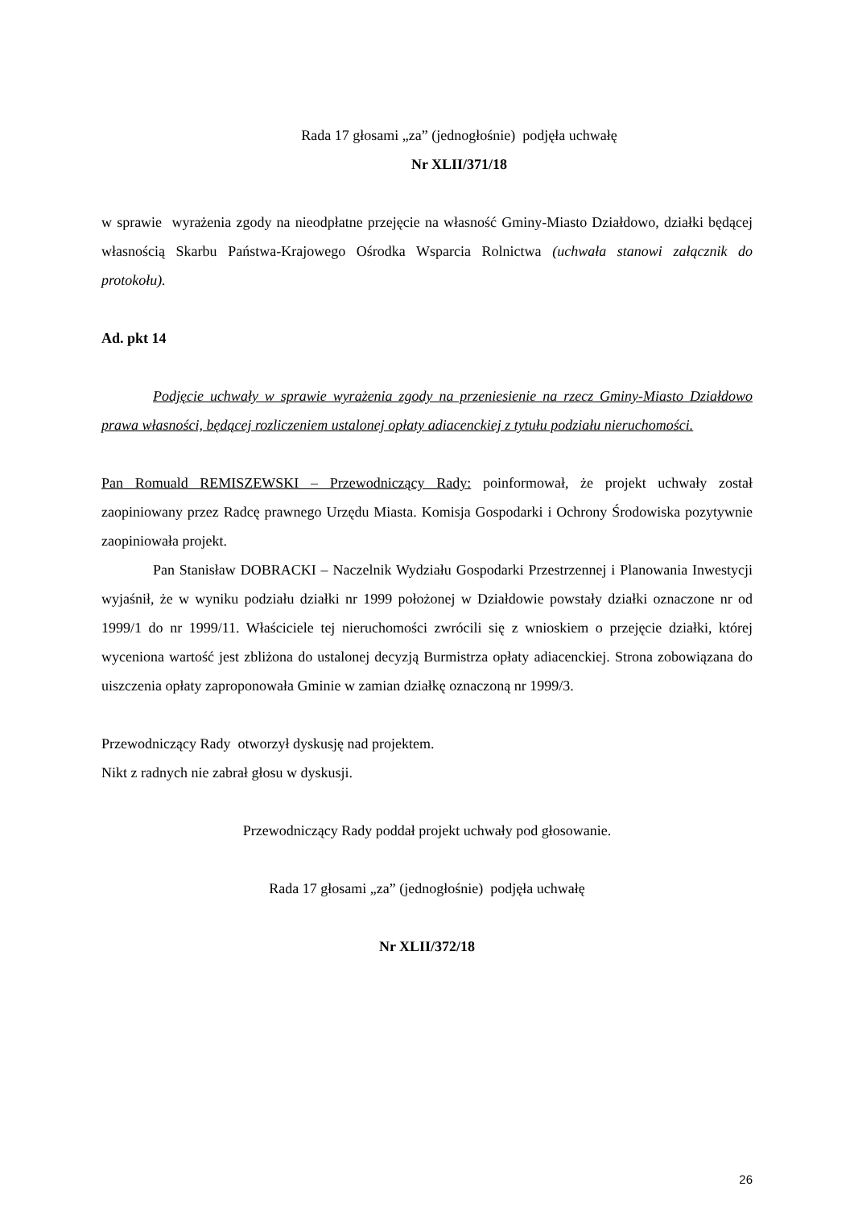Rada 17 głosami „za” (jednogłośnie) podjęła uchwałę
Nr XLII/371/18
w sprawie wyrażenia zgody na nieodpłatne przejęcie na własność Gminy-Miasto Działdowo, działki będącej własnością Skarbu Państwa-Krajowego Ośrodka Wsparcia Rolnictwa (uchwała stanowi załącznik do protokołu).
Ad. pkt 14
Podjęcie uchwały w sprawie wyrażenia zgody na przeniesienie na rzecz Gminy-Miasto Działdowo prawa własności, będącej rozliczeniem ustalonej opłaty adiacenckiej z tytułu podziału nieruchomości.
Pan Romuald REMISZEWSKI – Przewodniczący Rady: poinformował, że projekt uchwały został zaopiniowany przez Radcę prawnego Urzędu Miasta. Komisja Gospodarki i Ochrony Środowiska pozytywnie zaopiniowała projekt.
Pan Stanisław DOBRACKI – Naczelnik Wydziału Gospodarki Przestrzennej i Planowania Inwestycji wyjaśnił, że w wyniku podziału działki nr 1999 położonej w Działdowie powstały działki oznaczone nr od 1999/1 do nr 1999/11. Właściciele tej nieruchomości zwrócili się z wnioskiem o przejęcie działki, której wyceniona wartość jest zbliżona do ustalonej decyzją Burmistrza opłaty adiacenckiej. Strona zobowiązana do uiszczenia opłaty zaproponowała Gminie w zamian działkę oznaczoną nr 1999/3.
Przewodniczący Rady otworzył dyskusję nad projektem.
Nikt z radnych nie zabrał głosu w dyskusji.
Przewodniczący Rady poddał projekt uchwały pod głosowanie.
Rada 17 głosami „za” (jednogłośnie) podjęła uchwałę
Nr XLII/372/18
26